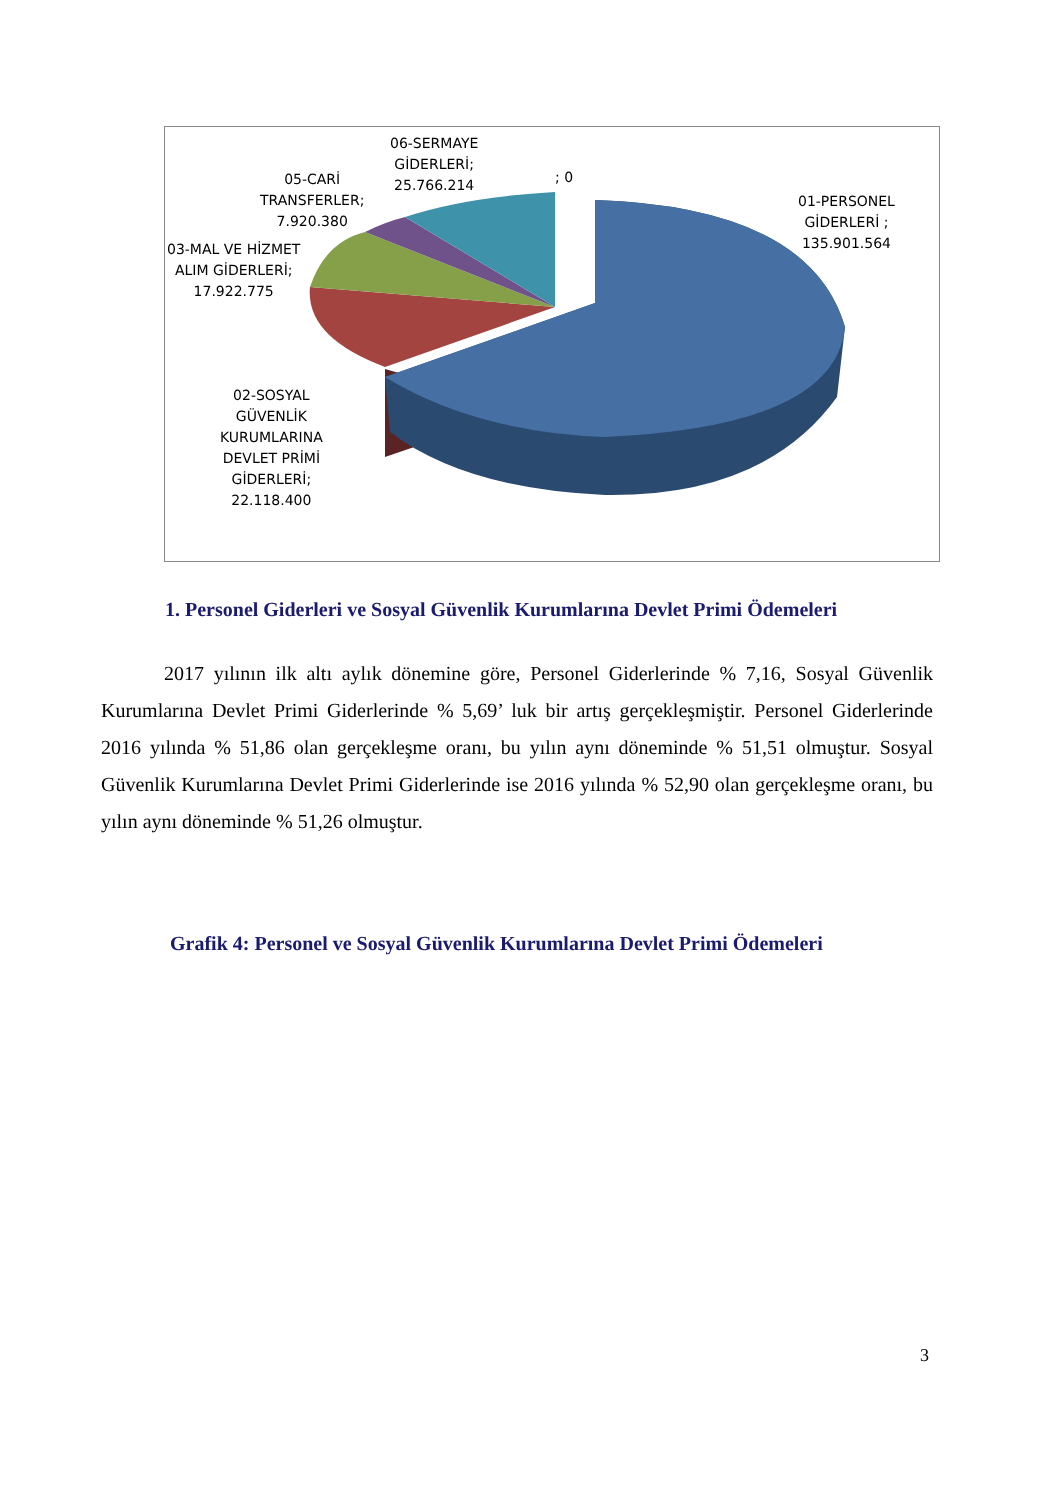06-SERMAYE
GİDERLERİ;
25.766.214
; 0
05-CARİ
TRANSFERLER;
7.920.380
03-MAL VE HİZMET
ALIM GİDERLERİ;
17.922.775
01-PERSONEL
GİDERLERİ ;
135.901.564
02-SOSYAL
GÜVENLİK
KURUMLARINA
DEVLET PRİMİ
GİDERLERİ;
22.118.400
1. Personel Giderleri ve Sosyal Güvenlik Kurumlarına Devlet Primi Ödemeleri
2017 yılının ilk altı aylık dönemine göre, Personel Giderlerinde % 7,16, Sosyal Güvenlik Kurumlarına Devlet Primi Giderlerinde % 5,69’ luk bir artış gerçekleşmiştir. Personel Giderlerinde 2016 yılında % 51,86 olan gerçekleşme oranı, bu yılın aynı döneminde % 51,51 olmuştur. Sosyal Güvenlik Kurumlarına Devlet Primi Giderlerinde ise 2016 yılında % 52,90 olan gerçekleşme oranı, bu yılın aynı döneminde % 51,26 olmuştur.
Grafik 4: Personel ve Sosyal Güvenlik Kurumlarına Devlet Primi Ödemeleri
3